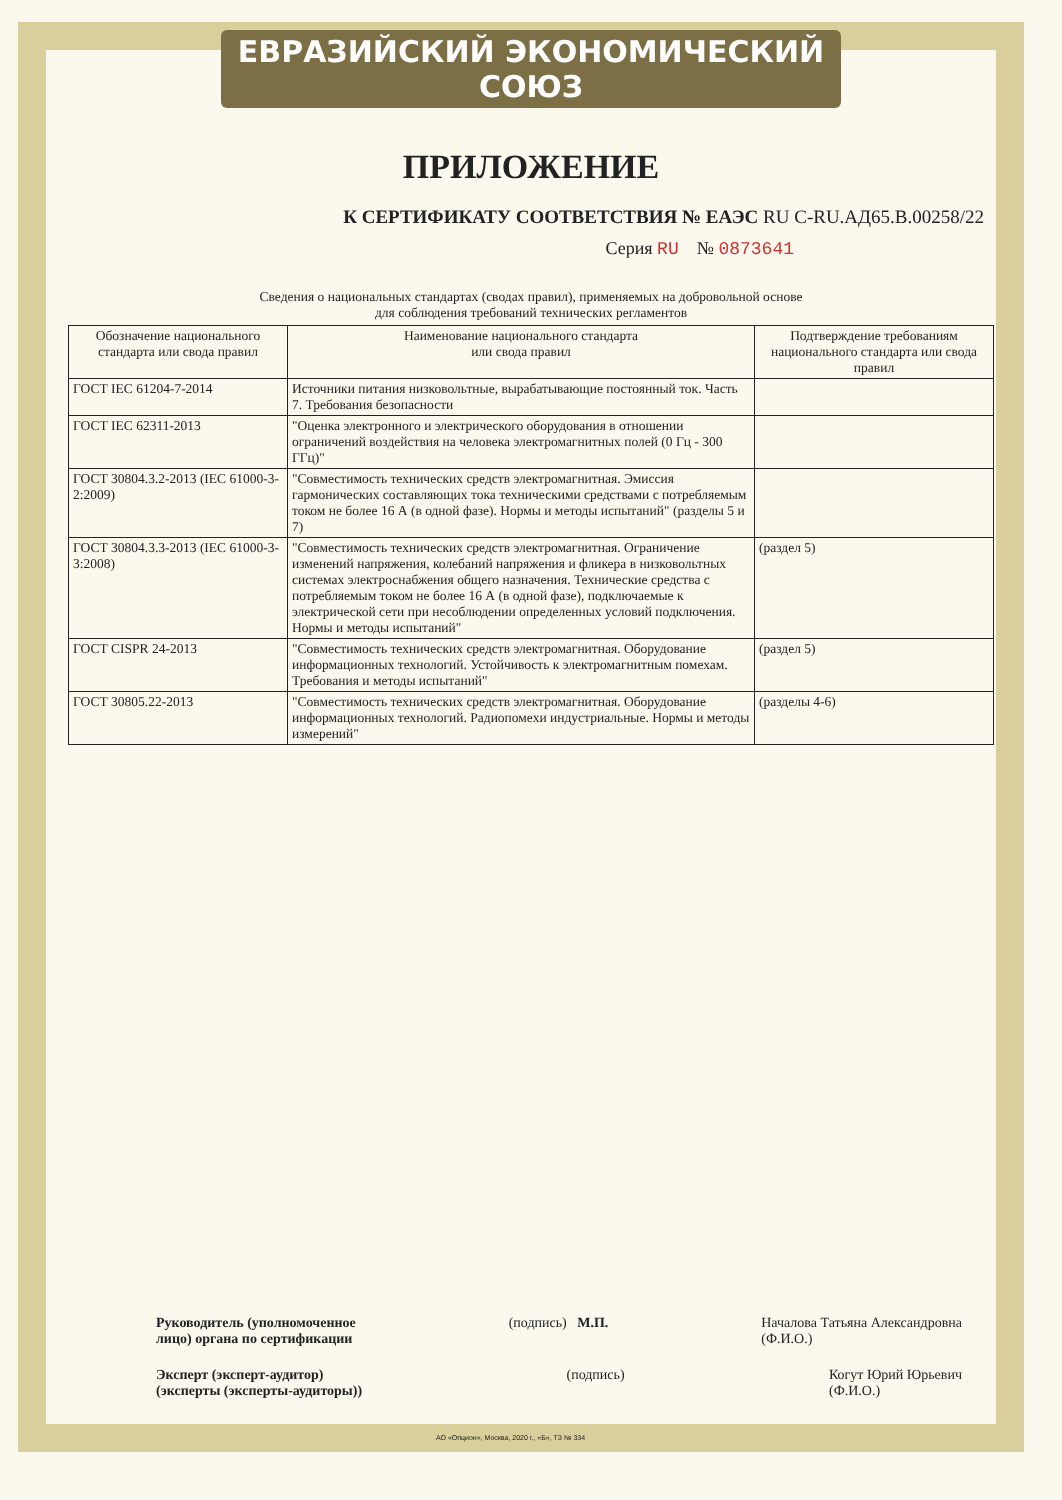ЕВРАЗИЙСКИЙ ЭКОНОМИЧЕСКИЙ СОЮЗ
ПРИЛОЖЕНИЕ
К СЕРТИФИКАТУ СООТВЕТСТВИЯ № ЕАЭС RU C-RU.АД65.В.00258/22
Серия RU № 0873641
Сведения о национальных стандартах (сводах правил), применяемых на добровольной основе
для соблюдения требований технических регламентов
| Обозначение национального стандарта или свода правил | Наименование национального стандарта или свода правил | Подтверждение требованиям национального стандарта или свода правил |
| --- | --- | --- |
| ГОСТ IEC 61204-7-2014 | Источники питания низковольтные, вырабатывающие постоянный ток. Часть 7. Требования безопасности | |
| ГОСТ IEC 62311-2013 | "Оценка электронного и электрического оборудования в отношении ограничений воздействия на человека электромагнитных полей (0 Гц - 300 ГГц)" | |
| ГОСТ 30804.3.2-2013 (IEC 61000-3-2:2009) | "Совместимость технических средств электромагнитная. Эмиссия гармонических составляющих тока техническими средствами с потребляемым током не более 16 А (в одной фазе). Нормы и методы испытаний" (разделы 5 и 7) | |
| ГОСТ 30804.3.3-2013 (IEC 61000-3-3:2008) | "Совместимость технических средств электромагнитная. Ограничение изменений напряжения, колебаний напряжения и фликера в низковольтных системах электроснабжения общего назначения. Технические средства с потребляемым током не более 16 А (в одной фазе), подключаемые к электрической сети при несоблюдении определенных условий подключения. Нормы и методы испытаний" | (раздел 5) |
| ГОСТ CISPR 24-2013 | "Совместимость технических средств электромагнитная. Оборудование информационных технологий. Устойчивость к электромагнитным помехам. Требования и методы испытаний" | (раздел 5) |
| ГОСТ 30805.22-2013 | "Совместимость технических средств электромагнитная. Оборудование информационных технологий. Радиопомехи индустриальные. Нормы и методы измерений" | (разделы 4-6) |
Руководитель (уполномоченное
лицо) органа по сертификации (подпись) М.П. Началова Татьяна Александровна
(Ф.И.О.)
Эксперт (эксперт-аудитор)
(эксперты (эксперты-аудиторы)) (подпись) Когут Юрий Юрьевич
(Ф.И.О.)
АО «Опцион», Москва, 2020 г., «Б», ТЗ № 334